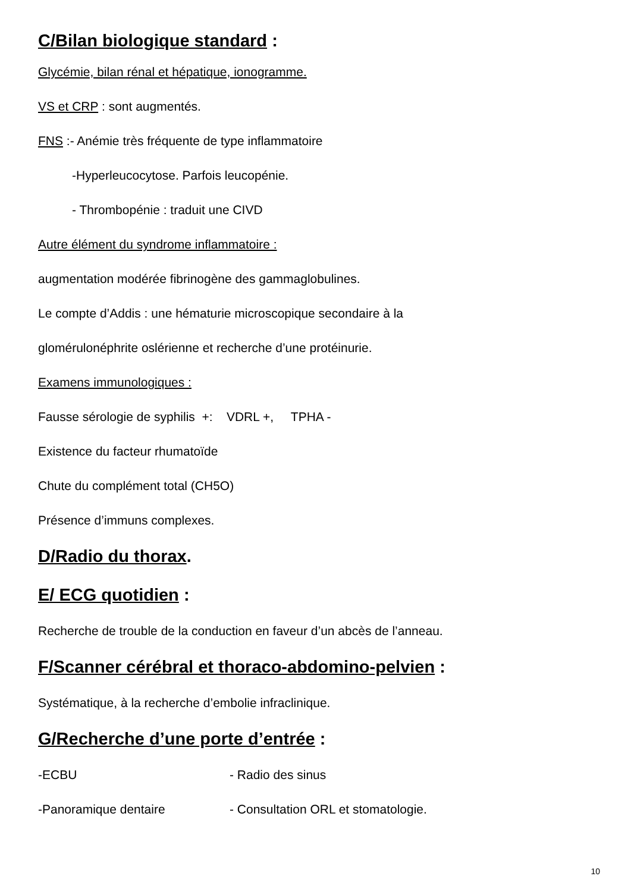C/Bilan biologique standard :
Glycémie, bilan rénal et hépatique, ionogramme.
VS et CRP : sont augmentés.
FNS :- Anémie très fréquente de type inflammatoire
-Hyperleucocytose. Parfois leucopénie.
- Thrombopénie : traduit une CIVD
Autre élément du syndrome inflammatoire :
augmentation modérée fibrinogène des gammaglobulines.
Le compte d’Addis : une hématurie microscopique secondaire à la
glomérulonéphrite oslérienne et recherche d’une protéinurie.
Examens immunologiques :
Fausse sérologie de syphilis +: VDRL +, TPHA -
Existence du facteur rhumatoïde
Chute du complément total (CH5O)
Présence d’immuns complexes.
D/Radio du thorax.
E/ ECG quotidien :
Recherche de trouble de la conduction en faveur d’un abcès de l’anneau.
F/Scanner cérébral et thoraco-abdomino-pelvien :
Systématique, à la recherche d’embolie infraclinique.
G/Recherche d’une porte d’entrée :
-ECBU - Radio des sinus
-Panoramique dentaire - Consultation ORL et stomatologie.
10